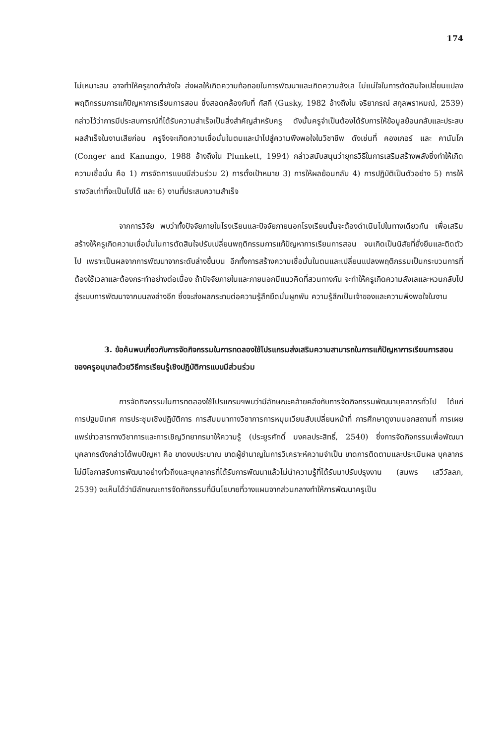174
ไม่เหมาะสม อาจทำให้ครูขาดกำลังใจ ส่งผลให้เกิดความท้อถอยในการพัฒนาและเกิดความลังเล ไม่แน่ใจในการตัดสินใจเปลี่ยนแปลงพฤติกรรมการแก้ปัญหาการเรียนการสอน ซึ่งสอดคล้องกับที่ กัสกี (Gusky, 1982 อ้างถึงใน จริยาภรณ์ สกุลพราหมณ์, 2539) กล่าวไว้ว่าการมีประสบการณ์ที่ได้รับความสำเร็จเป็นสิ่งสำคัญสำหรับครู ดังนั้นครูจำเป็นต้องได้รับการให้ข้อมูลย้อนกลับและประสบผลสำเร็จในงานเสียก่อน ครูจึงจะเกิดความเชื่อมั่นในตนและนำไปสู่ความพึงพอใจในวิชาชีพ ดังเช่นที่ คองเกอร์ และ คานันโก (Conger and Kanungo, 1988 อ้างถึงใน Plunkett, 1994) กล่าวสนับสนุนว่ายุทธวิธีในการเสริมสร้างพลังซึ่งทำให้เกิดความเชื่อมั่น คือ 1) การจัดการแบบมีส่วนร่วม 2) การตั้งเป้าหมาย 3) การให้ผลย้อนกลับ 4) การปฏิบัติเป็นตัวอย่าง 5) การให้รางวัลเท่าที่จะเป็นไปได้ และ 6) งานที่ประสบความสำเร็จ
จากการวิจัย พบว่าทั้งปัจจัยภายในโรงเรียนและปัจจัยภายนอกโรงเรียนนั้นจะต้องดำเนินไปในทางเดียวกัน เพื่อเสริมสร้างให้ครูเกิดความเชื่อมั่นในการตัดสินใจปรับเปลี่ยนพฤติกรรมการแก้ปัญหาการเรียนการสอน จนเกิดเป็นนิสัยที่ยั่งยืนและติดตัวไป เพราะเป็นผลจากการพัฒนาจากระดับล่างขึ้นบน อีกทั้งการสร้างความเชื่อมั่นในตนและเปลี่ยนแปลงพฤติกรรมเป็นกระบวนการที่ต้องใช้เวลาและต้องกระทำอย่างต่อเนื่อง ถ้าปัจจัยภายในและภายนอกมีแนวคิดที่สวนทางกัน จะทำให้ครูเกิดความลังเลและหวนกลับไปสู่ระบบการพัฒนาจากบนลงล่างอีก ซึ่งจะส่งผลกระทบต่อความรู้สึกยึดมั่นผูกพัน ความรู้สึกเป็นเจ้าของและความพึงพอใจในงาน
3. ข้อค้นพบเกี่ยวกับการจัดกิจกรรมในการทดลองใช้โปรแกรมส่งเสริมความสามารถในการแก้ปัญหาการเรียนการสอนของครูอนุบาลด้วยวิธีการเรียนรู้เชิงปฏิบัติการแบบมีส่วนร่วม
การจัดกิจกรรมในการทดลองใช้โปรแกรมฯพบว่ามีลักษณะคล้ายคลึงกับการจัดกิจกรรมพัฒนาบุคลากรทั่วไป ได้แก่ การปฐมนิเทศ การประชุมเชิงปฏิบัติการ การสัมมนาทางวิชาการการหมุนเวียนสับเปลี่ยนหน้าที่ การศึกษาดูงานนอกสถานที่ การเผยแพร่ข่าวสารทางวิชาการและการเชิญวิทยากรมาให้ความรู้ (ประยูรศักดิ์ มงคลประสิทธิ์, 2540) ซึ่งการจัดกิจกรรมเพื่อพัฒนาบุคลากรดังกล่าวได้พบปัญหา คือ ขาดงบประมาณ ขาดผู้ชำนาญในการวิเคราะห์ความจำเป็น ขาดการติดตามและประเมินผล บุคลากรไม่มีโอกาสรับการพัฒนาอย่างทั่วถึงและบุคลากรที่ได้รับการพัฒนาแล้วไม่นำความรู้ที่ได้รับมาปรับปรุงงาน (สมพร เสวีวัลลภ, 2539) จะเห็นได้ว่ามีลักษณะการจัดกิจกรรมที่มีนโยบายที่วางแผนจากส่วนกลางทำให้การพัฒนาครูเป็น